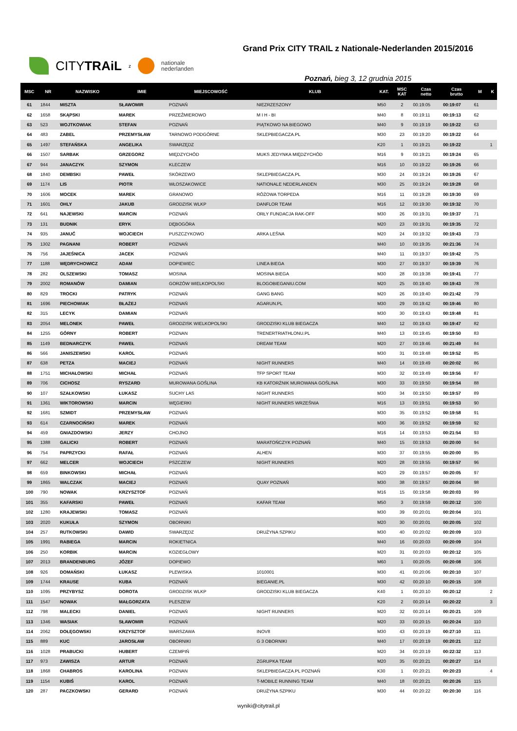CITYTRAiL z
nationale
nederlanden
Grand Prix CITY TRAIL z Nationale-Nederlanden 2015/2016
Poznań, bieg 3, 12 grudnia 2015
| MSC | NR | NAZWISKO | IMIE | MIEJSCOWOŚĆ | KLUB | KAT. | MSC KAT | Czas netto | Czas brutto | M | K |
| --- | --- | --- | --- | --- | --- | --- | --- | --- | --- | --- | --- |
| 61 | 1844 | MISZTA | SŁAWOMIR | POZNAŃ | NIEZRZESZONY | M50 | 2 | 00:19:05 | 00:19:07 | 61 | |
| 62 | 1658 | SKĄPSKI | MAREK | PRZEŹMIEROWO | M I H - BI | M40 | 8 | 00:19:11 | 00:19:13 | 62 | |
| 63 | 523 | WOJTKOWIAK | STEFAN | POZNAŃ | PIĄTKOWO NA BIEGOWO | M40 | 9 | 00:19:19 | 00:19:22 | 63 | |
| 64 | 483 | ZABEL | PRZEMYSŁAW | TARNOWO PODGÓRNE | SKLEPBIEGACZA.PL | M30 | 23 | 00:19:20 | 00:19:22 | 64 | |
| 65 | 1497 | STEFAŃSKA | ANGELIKA | SWARZĘDZ | | K20 | 1 | 00:19:21 | 00:19:22 | | 1 |
| 66 | 1507 | SARBAK | GRZEGORZ | MIĘDZYCHÓD | MUKS JEDYNKA MIĘDZYCHÓD | M16 | 9 | 00:19:21 | 00:19:24 | 65 | |
| 67 | 944 | JANACZYK | SZYMON | KLECZEW | | M16 | 10 | 00:19:22 | 00:19:26 | 66 | |
| 68 | 1840 | DEMBSKI | PAWEŁ | SKÓRZEWO | SKLEPBIEGACZA.PL | M30 | 24 | 00:19:24 | 00:19:26 | 67 | |
| 69 | 1174 | LIS | PIOTR | WŁOSZAKOWICE | NATIONALE NEDERLANDEN | M30 | 25 | 00:19:24 | 00:19:28 | 68 | |
| 70 | 1606 | MOCEK | MAREK | GRANOWO | RÓŻOWA TORPEDA | M16 | 11 | 00:19:28 | 00:19:30 | 69 | |
| 71 | 1601 | OHLY | JAKUB | GRODZISK WLKP | DANFLOR TEAM | M16 | 12 | 00:19:30 | 00:19:32 | 70 | |
| 72 | 641 | NAJEWSKI | MARCIN | POZNAŃ | ORŁY FUNDACJA RAK-OFF | M30 | 26 | 00:19:31 | 00:19:37 | 71 | |
| 73 | 131 | BUDNIK | ERYK | DĘBOGÓRA | | M20 | 23 | 00:19:31 | 00:19:35 | 72 | |
| 74 | 935 | JANUĆ | WOJCIECH | PUSZCZYKOWO | ARKA LEŚNA | M20 | 24 | 00:19:32 | 00:19:43 | 73 | |
| 75 | 1302 | PAGNANI | ROBERT | POZNAŃ | | M40 | 10 | 00:19:35 | 00:21:36 | 74 | |
| 76 | 756 | JAJEŚNICA | JACEK | POZNAŃ | | M40 | 11 | 00:19:37 | 00:19:42 | 75 | |
| 77 | 1188 | WĘDRYCHOWICZ | ADAM | DOPIEWIEC | LINEA BIEGA | M30 | 27 | 00:19:37 | 00:19:39 | 76 | |
| 78 | 282 | OLSZEWSKI | TOMASZ | MOSINA | MOSINA BIEGA | M30 | 28 | 00:19:38 | 00:19:41 | 77 | |
| 79 | 2002 | ROMANÓW | DAMIAN | GORZÓW WIELKOPOLSKI | BLOGOBIEGANIU.COM | M20 | 25 | 00:19:40 | 00:19:43 | 78 | |
| 80 | 829 | TROCKI | PATRYK | POZNAŃ | GANG BANG | M20 | 26 | 00:19:40 | 00:21:42 | 79 | |
| 81 | 1696 | PIECHOWIAK | BŁAŻEJ | POZNAŃ | AGARUN.PL | M30 | 29 | 00:19:42 | 00:19:46 | 80 | |
| 82 | 315 | LECYK | DAMIAN | POZNAŃ | | M30 | 30 | 00:19:43 | 00:19:48 | 81 | |
| 83 | 2054 | MELONEK | PAWEŁ | GRODZISK WIELKOPOLSKI | GRODZISKI KLUB BIEGACZA | M40 | 12 | 00:19:43 | 00:19:47 | 82 | |
| 84 | 1255 | GÓRNY | ROBERT | POZNAN | TRENERTRIATHLONU.PL | M40 | 13 | 00:19:45 | 00:19:50 | 83 | |
| 85 | 1149 | BEDNARCZYK | PAWEŁ | POZNAŃ | DREAM TEAM | M20 | 27 | 00:19:46 | 00:21:49 | 84 | |
| 86 | 566 | JANISZEWSKI | KAROL | POZNAŃ | | M30 | 31 | 00:19:48 | 00:19:52 | 85 | |
| 87 | 638 | PETZA | MACIEJ | POZNAŃ | NIGHT RUNNERS | M40 | 14 | 00:19:49 | 00:20:02 | 86 | |
| 88 | 1751 | MICHAŁOWSKI | MICHAŁ | POZNAŃ | TFP SPORT TEAM | M30 | 32 | 00:19:49 | 00:19:56 | 87 | |
| 89 | 706 | CICHOSZ | RYSZARD | MUROWANA GOŚLINA | KB KATORŻNIK MUROWANA GOŚLINA | M30 | 33 | 00:19:50 | 00:19:54 | 88 | |
| 90 | 107 | SZAŁKOWSKI | ŁUKASZ | SUCHY LAS | NIGHT RUNNERS | M30 | 34 | 00:19:50 | 00:19:57 | 89 | |
| 91 | 1361 | WIKTOROWSKI | MARCIN | WĘGIERKI | NIGHT RUNNERS WRZEŚNIA | M16 | 13 | 00:19:51 | 00:19:53 | 90 | |
| 92 | 1681 | SZMIDT | PRZEMYSŁAW | POZNAŃ | | M30 | 35 | 00:19:52 | 00:19:58 | 91 | |
| 93 | 614 | CZARNOCIŃSKI | MAREK | POZNAŃ | | M30 | 36 | 00:19:52 | 00:19:59 | 92 | |
| 94 | 459 | GNIAZDOWSKI | JERZY | CHOJNO | | M16 | 14 | 00:19:53 | 00:21:54 | 93 | |
| 95 | 1388 | GALICKI | ROBERT | POZNAŃ | MARATOŃCZYK POZNAŃ | M40 | 15 | 00:19:53 | 00:20:00 | 94 | |
| 96 | 754 | PAPRZYCKI | RAFAŁ | POZNAŃ | ALHEN | M30 | 37 | 00:19:55 | 00:20:00 | 95 | |
| 97 | 662 | MELCER | WOJCIECH | PSZCZEW | NIGHT RUNNERS | M20 | 28 | 00:19:55 | 00:19:57 | 96 | |
| 98 | 659 | BINKOWSKI | MICHAŁ | POZNAŃ | | M20 | 29 | 00:19:57 | 00:20:05 | 97 | |
| 99 | 1865 | WALCZAK | MACIEJ | POZNAŃ | QUAY POZNAŃ | M30 | 38 | 00:19:57 | 00:20:04 | 98 | |
| 100 | 790 | NOWAK | KRZYSZTOF | POZNAŃ | | M16 | 15 | 00:19:58 | 00:20:03 | 99 | |
| 101 | 355 | KAFARSKI | PAWEŁ | POZNAŃ | KAFAR TEAM | M50 | 3 | 00:19:59 | 00:20:12 | 100 | |
| 102 | 1280 | KRAJEWSKI | TOMASZ | POZNAŃ | | M30 | 39 | 00:20:01 | 00:20:04 | 101 | |
| 103 | 2020 | KUKUŁA | SZYMON | OBORNIKI | | M20 | 30 | 00:20:01 | 00:20:05 | 102 | |
| 104 | 257 | RUTKOWSKI | DAWID | SWARZĘDZ | DRUŻYNA SZPIKU | M30 | 40 | 00:20:02 | 00:20:09 | 103 | |
| 105 | 1991 | RABIEGA | MARCIN | ROKIETNICA | | M40 | 16 | 00:20:03 | 00:20:09 | 104 | |
| 106 | 250 | KORBIK | MARCIN | KOZIEGŁOWY | | M20 | 31 | 00:20:03 | 00:20:12 | 105 | |
| 107 | 2013 | BRANDENBURG | JÓZEF | DOPIEWO | | M60 | 1 | 00:20:05 | 00:20:08 | 106 | |
| 108 | 926 | DOMAŃSKI | ŁUKASZ | PLEWISKA | 1010001 | M30 | 41 | 00:20:06 | 00:20:10 | 107 | |
| 109 | 1744 | KRAUSE | KUBA | POZNAŃ | BIEGANIE.PL | M30 | 42 | 00:20:10 | 00:20:15 | 108 | |
| 110 | 1095 | PRZYBYSZ | DOROTA | GRODZISK WLKP | GRODZISKI KLUB BIEGACZA | K40 | 1 | 00:20:10 | 00:20:12 | | 2 |
| 111 | 1547 | NOWAK | MAŁGORZATA | PLESZEW | | K20 | 2 | 00:20:14 | 00:20:22 | | 3 |
| 112 | 798 | MALECKI | DANIEL | POZNAŃ | NIGHT RUNNERS | M20 | 32 | 00:20:14 | 00:20:21 | 109 | |
| 113 | 1346 | WASIAK | SŁAWOMIR | POZNAŃ | | M20 | 33 | 00:20:15 | 00:20:24 | 110 | |
| 114 | 2062 | DOŁĘGOWSKI | KRZYSZTOF | WARSZAWA | INOV8 | M30 | 43 | 00:20:19 | 00:27:10 | 111 | |
| 115 | 889 | KUC | JAROSŁAW | OBORNIKI | G 3 OBORNIKI | M40 | 17 | 00:20:19 | 00:20:21 | 112 | |
| 116 | 1028 | PRABUCKI | HUBERT | CZEMPIŃ | | M20 | 34 | 00:20:19 | 00:22:32 | 113 | |
| 117 | 973 | ZAWISZA | ARTUR | POZNAŃ | ZGRUPKA TEAM | M20 | 35 | 00:20:21 | 00:20:27 | 114 | |
| 118 | 1868 | CHABROS | KAROLINA | POZNAN | SKLEPBIEGACZA.PL POZNAŃ | K30 | 1 | 00:20:21 | 00:20:23 | | 4 |
| 119 | 1154 | KUBIŚ | KAROL | POZNAŃ | T-MOBILE RUNNING TEAM | M40 | 18 | 00:20:21 | 00:20:26 | 115 | |
| 120 | 287 | PACZKOWSKI | GERARD | POZNAŃ | DRUŻYNA SZPIKU | M30 | 44 | 00:20:22 | 00:20:30 | 116 | |
wyniki@citytrail.pl